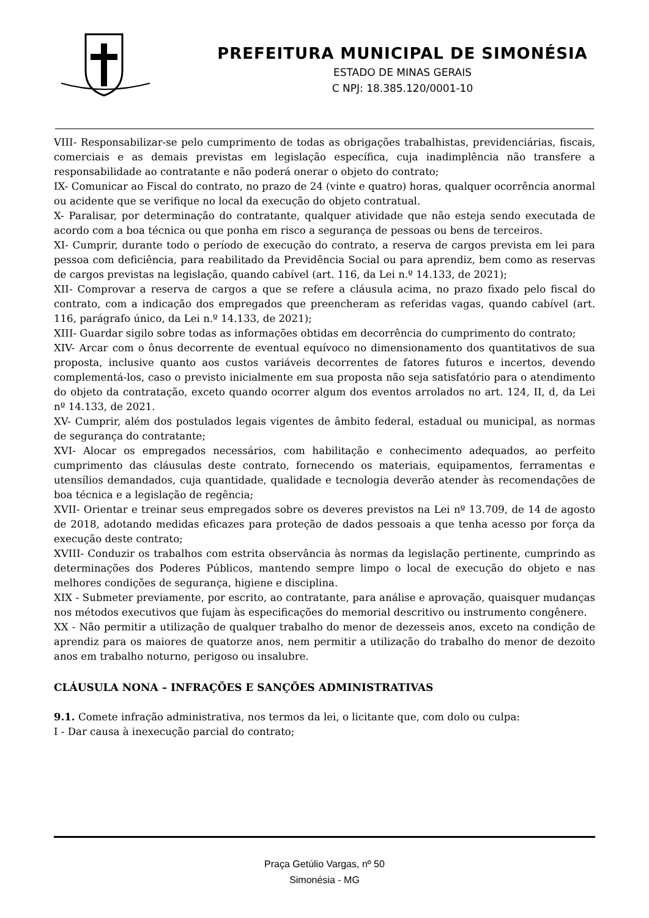PREFEITURA MUNICIPAL DE SIMONÉSIA
ESTADO DE MINAS GERAIS
C NPJ: 18.385.120/0001-10
VIII- Responsabilizar-se pelo cumprimento de todas as obrigações trabalhistas, previdenciárias, fiscais, comerciais e as demais previstas em legislação específica, cuja inadimplência não transfere a responsabilidade ao contratante e não poderá onerar o objeto do contrato;
IX- Comunicar ao Fiscal do contrato, no prazo de 24 (vinte e quatro) horas, qualquer ocorrência anormal ou acidente que se verifique no local da execução do objeto contratual.
X- Paralisar, por determinação do contratante, qualquer atividade que não esteja sendo executada de acordo com a boa técnica ou que ponha em risco a segurança de pessoas ou bens de terceiros.
XI- Cumprir, durante todo o período de execução do contrato, a reserva de cargos prevista em lei para pessoa com deficiência, para reabilitado da Previdência Social ou para aprendiz, bem como as reservas de cargos previstas na legislação, quando cabível (art. 116, da Lei n.º 14.133, de 2021);
XII- Comprovar a reserva de cargos a que se refere a cláusula acima, no prazo fixado pelo fiscal do contrato, com a indicação dos empregados que preencheram as referidas vagas, quando cabível (art. 116, parágrafo único, da Lei n.º 14.133, de 2021);
XIII- Guardar sigilo sobre todas as informações obtidas em decorrência do cumprimento do contrato;
XIV- Arcar com o ônus decorrente de eventual equívoco no dimensionamento dos quantitativos de sua proposta, inclusive quanto aos custos variáveis decorrentes de fatores futuros e incertos, devendo complementá-los, caso o previsto inicialmente em sua proposta não seja satisfatório para o atendimento do objeto da contratação, exceto quando ocorrer algum dos eventos arrolados no art. 124, II, d, da Lei nº 14.133, de 2021.
XV- Cumprir, além dos postulados legais vigentes de âmbito federal, estadual ou municipal, as normas de segurança do contratante;
XVI- Alocar os empregados necessários, com habilitação e conhecimento adequados, ao perfeito cumprimento das cláusulas deste contrato, fornecendo os materiais, equipamentos, ferramentas e utensílios demandados, cuja quantidade, qualidade e tecnologia deverão atender às recomendações de boa técnica e a legislação de regência;
XVII- Orientar e treinar seus empregados sobre os deveres previstos na Lei nº 13.709, de 14 de agosto de 2018, adotando medidas eficazes para proteção de dados pessoais a que tenha acesso por força da execução deste contrato;
XVIII- Conduzir os trabalhos com estrita observância às normas da legislação pertinente, cumprindo as determinações dos Poderes Públicos, mantendo sempre limpo o local de execução do objeto e nas melhores condições de segurança, higiene e disciplina.
XIX - Submeter previamente, por escrito, ao contratante, para análise e aprovação, quaisquer mudanças nos métodos executivos que fujam às especificações do memorial descritivo ou instrumento congênere.
XX - Não permitir a utilização de qualquer trabalho do menor de dezesseis anos, exceto na condição de aprendiz para os maiores de quatorze anos, nem permitir a utilização do trabalho do menor de dezoito anos em trabalho noturno, perigoso ou insalubre.
CLÁUSULA NONA – INFRAÇÕES E SANÇÕES ADMINISTRATIVAS
9.1. Comete infração administrativa, nos termos da lei, o licitante que, com dolo ou culpa:
I - Dar causa à inexecução parcial do contrato;
Praça Getúlio Vargas, nº 50
Simonésia - MG